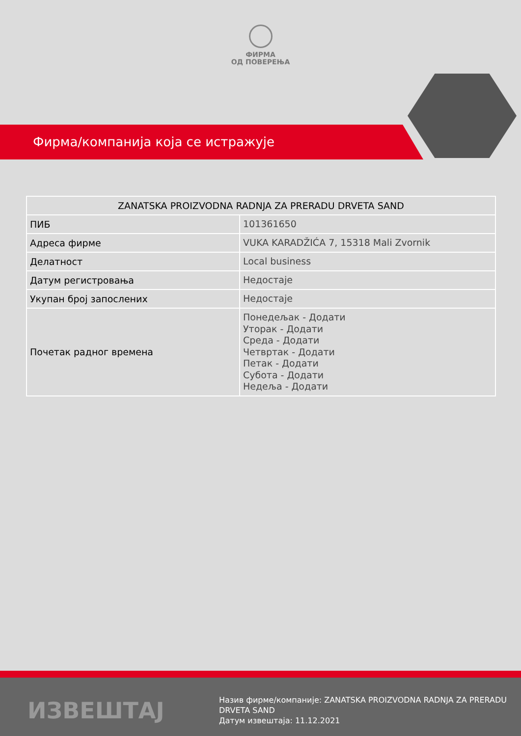ФИРМА
ОД ПОВЕРЕЊА
Фирма/компанија која се истражује
| ZANATSKA PROIZVODNA RADNJA ZA PRERADU DRVETA SAND | |
| --- | --- |
| ПИБ | 101361650 |
| Адреса фирме | VUKA KARADŽIĆA 7, 15318 Mali Zvornik |
| Делатност | Local business |
| Датум регистровања | Недостаје |
| Укупан број запослених | Недостаје |
| Почетак радног времена | Понедељак - Додати Уторак - Додати Среда - Додати Четвртак - Додати Петак - Додати Субота - Додати Недеља - Додати |
ИЗВЕШТАЈ
Назив фирме/компаније: ZANATSKA PROIZVODNA RADNJA ZA PRERADU DRVETA SAND
Датум извештаја: 11.12.2021